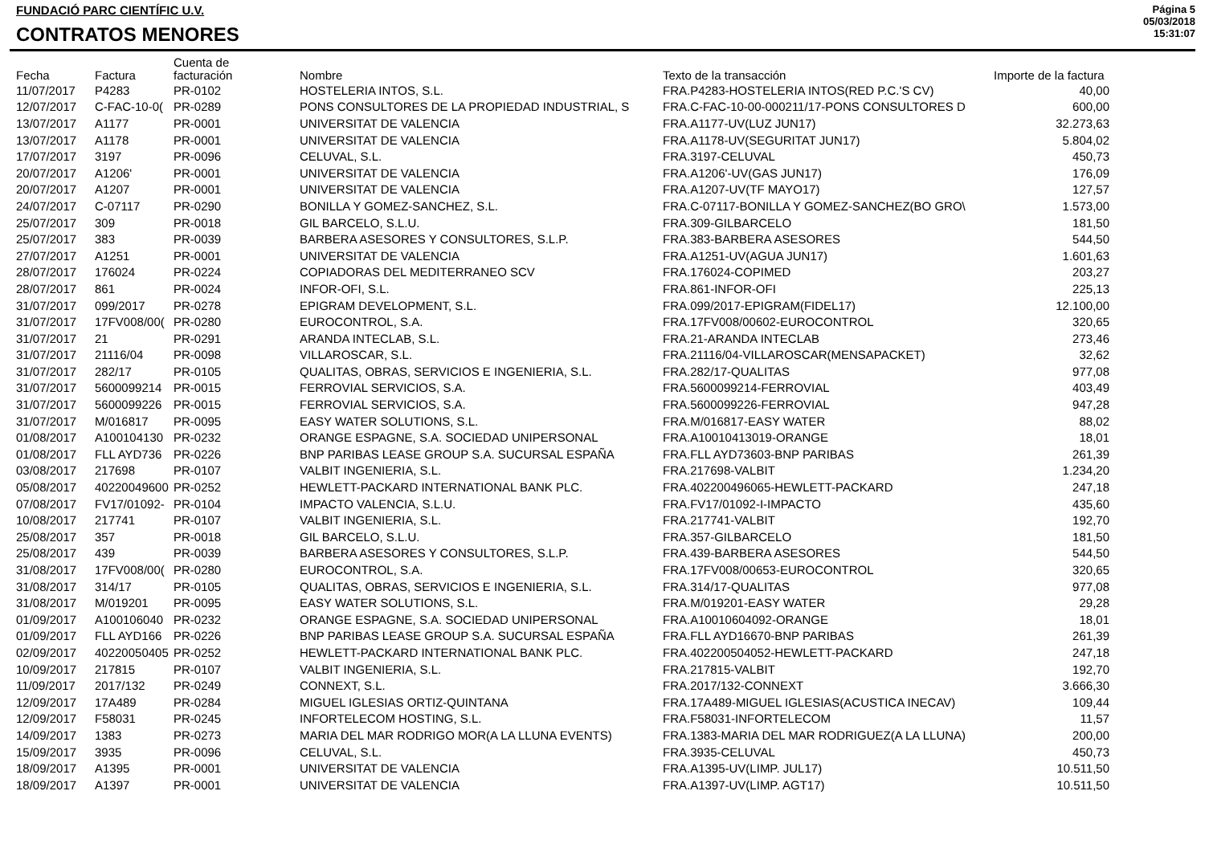FUNDACIÓ PARC CIENTÍFIC U.V.
CONTRATOS MENORES
Página 5
05/03/2018
15:31:07
| Fecha | Factura | Cuenta de facturación | Nombre | Texto de la transacción | Importe de la factura |
| --- | --- | --- | --- | --- | --- |
| 11/07/2017 | P4283 | PR-0102 | HOSTELERIA INTOS, S.L. | FRA.P4283-HOSTELERIA INTOS(RED P.C.'S CV) | 40,00 |
| 12/07/2017 | C-FAC-10-0( | PR-0289 | PONS CONSULTORES DE LA PROPIEDAD INDUSTRIAL, S | FRA.C-FAC-10-00-000211/17-PONS CONSULTORES D | 600,00 |
| 13/07/2017 | A1177 | PR-0001 | UNIVERSITAT DE VALENCIA | FRA.A1177-UV(LUZ JUN17) | 32.273,63 |
| 13/07/2017 | A1178 | PR-0001 | UNIVERSITAT DE VALENCIA | FRA.A1178-UV(SEGURITAT JUN17) | 5.804,02 |
| 17/07/2017 | 3197 | PR-0096 | CELUVAL, S.L. | FRA.3197-CELUVAL | 450,73 |
| 20/07/2017 | A1206' | PR-0001 | UNIVERSITAT DE VALENCIA | FRA.A1206'-UV(GAS JUN17) | 176,09 |
| 20/07/2017 | A1207 | PR-0001 | UNIVERSITAT DE VALENCIA | FRA.A1207-UV(TF MAYO17) | 127,57 |
| 24/07/2017 | C-07117 | PR-0290 | BONILLA Y GOMEZ-SANCHEZ, S.L. | FRA.C-07117-BONILLA Y GOMEZ-SANCHEZ(BO GRO\ | 1.573,00 |
| 25/07/2017 | 309 | PR-0018 | GIL BARCELO, S.L.U. | FRA.309-GILBARCELO | 181,50 |
| 25/07/2017 | 383 | PR-0039 | BARBERA ASESORES Y CONSULTORES, S.L.P. | FRA.383-BARBERA ASESORES | 544,50 |
| 27/07/2017 | A1251 | PR-0001 | UNIVERSITAT DE VALENCIA | FRA.A1251-UV(AGUA JUN17) | 1.601,63 |
| 28/07/2017 | 176024 | PR-0224 | COPIADORAS DEL MEDITERRANEO SCV | FRA.176024-COPIMED | 203,27 |
| 28/07/2017 | 861 | PR-0024 | INFOR-OFI, S.L. | FRA.861-INFOR-OFI | 225,13 |
| 31/07/2017 | 099/2017 | PR-0278 | EPIGRAM DEVELOPMENT, S.L. | FRA.099/2017-EPIGRAM(FIDEL17) | 12.100,00 |
| 31/07/2017 | 17FV008/00( | PR-0280 | EUROCONTROL, S.A. | FRA.17FV008/00602-EUROCONTROL | 320,65 |
| 31/07/2017 | 21 | PR-0291 | ARANDA INTECLAB, S.L. | FRA.21-ARANDA INTECLAB | 273,46 |
| 31/07/2017 | 21116/04 | PR-0098 | VILLAROSCAR, S.L. | FRA.21116/04-VILLAROSCAR(MENSAPACKET) | 32,62 |
| 31/07/2017 | 282/17 | PR-0105 | QUALITAS, OBRAS, SERVICIOS E INGENIERIA, S.L. | FRA.282/17-QUALITAS | 977,08 |
| 31/07/2017 | 5600099214 | PR-0015 | FERROVIAL SERVICIOS, S.A. | FRA.5600099214-FERROVIAL | 403,49 |
| 31/07/2017 | 5600099226 | PR-0015 | FERROVIAL SERVICIOS, S.A. | FRA.5600099226-FERROVIAL | 947,28 |
| 31/07/2017 | M/016817 | PR-0095 | EASY WATER SOLUTIONS, S.L. | FRA.M/016817-EASY WATER | 88,02 |
| 01/08/2017 | A100104130 | PR-0232 | ORANGE ESPAGNE, S.A. SOCIEDAD UNIPERSONAL | FRA.A10010413019-ORANGE | 18,01 |
| 01/08/2017 | FLL AYD736 | PR-0226 | BNP PARIBAS LEASE GROUP S.A. SUCURSAL ESPAÑA | FRA.FLL AYD73603-BNP PARIBAS | 261,39 |
| 03/08/2017 | 217698 | PR-0107 | VALBIT INGENIERIA, S.L. | FRA.217698-VALBIT | 1.234,20 |
| 05/08/2017 | 40220049600 | PR-0252 | HEWLETT-PACKARD INTERNATIONAL BANK PLC. | FRA.402200496065-HEWLETT-PACKARD | 247,18 |
| 07/08/2017 | FV17/01092- | PR-0104 | IMPACTO VALENCIA, S.L.U. | FRA.FV17/01092-I-IMPACTO | 435,60 |
| 10/08/2017 | 217741 | PR-0107 | VALBIT INGENIERIA, S.L. | FRA.217741-VALBIT | 192,70 |
| 25/08/2017 | 357 | PR-0018 | GIL BARCELO, S.L.U. | FRA.357-GILBARCELO | 181,50 |
| 25/08/2017 | 439 | PR-0039 | BARBERA ASESORES Y CONSULTORES, S.L.P. | FRA.439-BARBERA ASESORES | 544,50 |
| 31/08/2017 | 17FV008/00( | PR-0280 | EUROCONTROL, S.A. | FRA.17FV008/00653-EUROCONTROL | 320,65 |
| 31/08/2017 | 314/17 | PR-0105 | QUALITAS, OBRAS, SERVICIOS E INGENIERIA, S.L. | FRA.314/17-QUALITAS | 977,08 |
| 31/08/2017 | M/019201 | PR-0095 | EASY WATER SOLUTIONS, S.L. | FRA.M/019201-EASY WATER | 29,28 |
| 01/09/2017 | A100106040 | PR-0232 | ORANGE ESPAGNE, S.A. SOCIEDAD UNIPERSONAL | FRA.A10010604092-ORANGE | 18,01 |
| 01/09/2017 | FLL AYD166 | PR-0226 | BNP PARIBAS LEASE GROUP S.A. SUCURSAL ESPAÑA | FRA.FLL AYD16670-BNP PARIBAS | 261,39 |
| 02/09/2017 | 40220050405 | PR-0252 | HEWLETT-PACKARD INTERNATIONAL BANK PLC. | FRA.402200504052-HEWLETT-PACKARD | 247,18 |
| 10/09/2017 | 217815 | PR-0107 | VALBIT INGENIERIA, S.L. | FRA.217815-VALBIT | 192,70 |
| 11/09/2017 | 2017/132 | PR-0249 | CONNEXT, S.L. | FRA.2017/132-CONNEXT | 3.666,30 |
| 12/09/2017 | 17A489 | PR-0284 | MIGUEL IGLESIAS ORTIZ-QUINTANA | FRA.17A489-MIGUEL IGLESIAS(ACUSTICA INECAV) | 109,44 |
| 12/09/2017 | F58031 | PR-0245 | INFORTELECOM HOSTING, S.L. | FRA.F58031-INFORTELECOM | 11,57 |
| 14/09/2017 | 1383 | PR-0273 | MARIA DEL MAR RODRIGO MOR(A LA LLUNA EVENTS) | FRA.1383-MARIA DEL MAR RODRIGUEZ(A LA LLUNA) | 200,00 |
| 15/09/2017 | 3935 | PR-0096 | CELUVAL, S.L. | FRA.3935-CELUVAL | 450,73 |
| 18/09/2017 | A1395 | PR-0001 | UNIVERSITAT DE VALENCIA | FRA.A1395-UV(LIMP. JUL17) | 10.511,50 |
| 18/09/2017 | A1397 | PR-0001 | UNIVERSITAT DE VALENCIA | FRA.A1397-UV(LIMP. AGT17) | 10.511,50 |